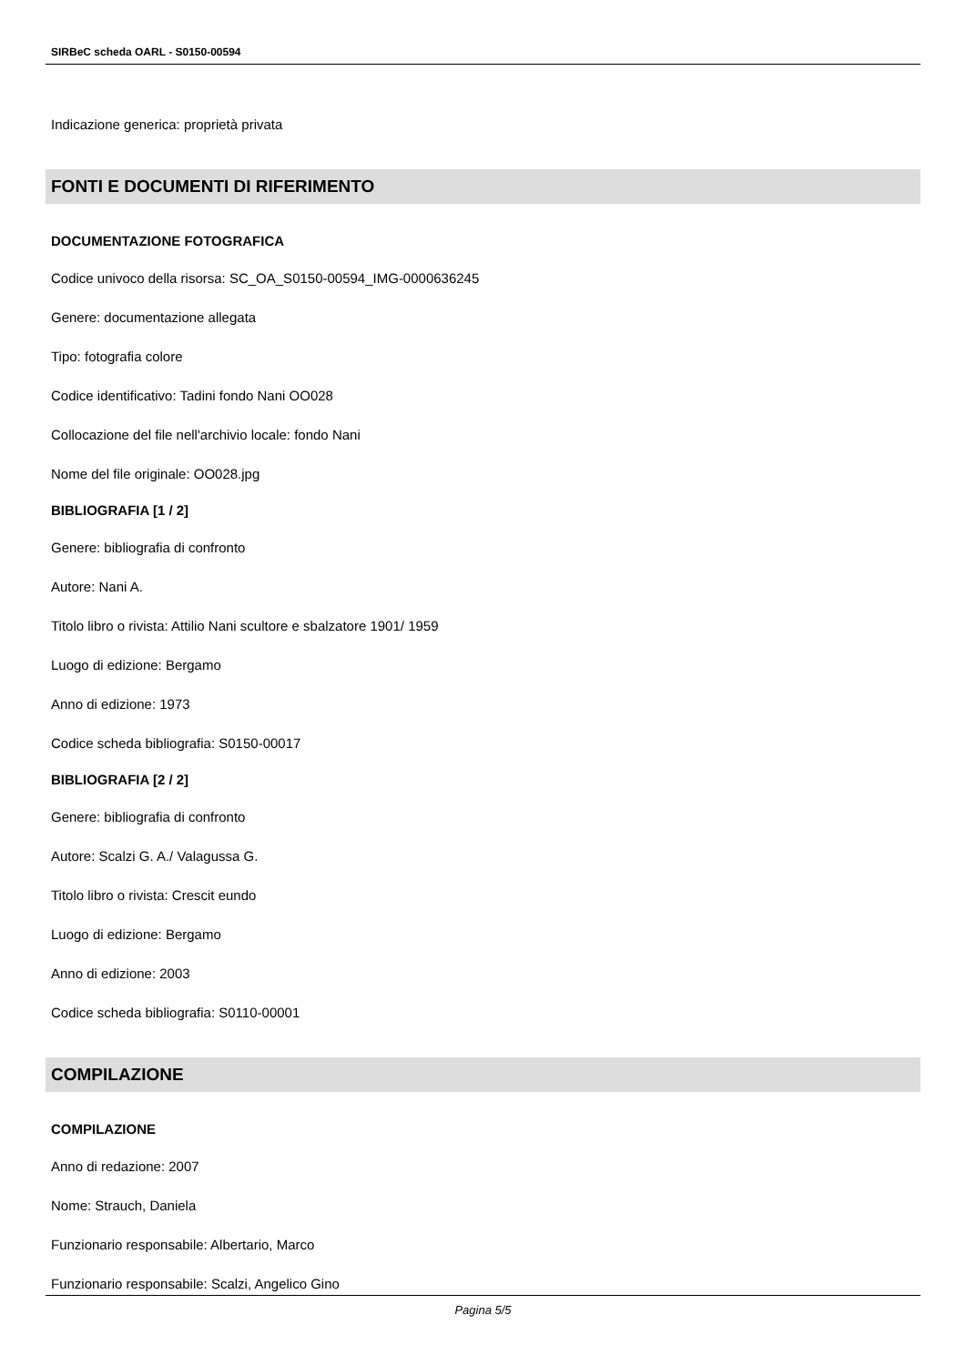SIRBeC scheda OARL - S0150-00594
Indicazione generica: proprietà privata
FONTI E DOCUMENTI DI RIFERIMENTO
DOCUMENTAZIONE FOTOGRAFICA
Codice univoco della risorsa: SC_OA_S0150-00594_IMG-0000636245
Genere: documentazione allegata
Tipo: fotografia colore
Codice identificativo: Tadini fondo Nani OO028
Collocazione del file nell'archivio locale: fondo Nani
Nome del file originale: OO028.jpg
BIBLIOGRAFIA [1 / 2]
Genere: bibliografia di confronto
Autore: Nani A.
Titolo libro o rivista: Attilio Nani scultore e sbalzatore 1901/ 1959
Luogo di edizione: Bergamo
Anno di edizione: 1973
Codice scheda bibliografia: S0150-00017
BIBLIOGRAFIA [2 / 2]
Genere: bibliografia di confronto
Autore: Scalzi G. A./ Valagussa G.
Titolo libro o rivista: Crescit eundo
Luogo di edizione: Bergamo
Anno di edizione: 2003
Codice scheda bibliografia: S0110-00001
COMPILAZIONE
COMPILAZIONE
Anno di redazione: 2007
Nome: Strauch, Daniela
Funzionario responsabile: Albertario, Marco
Funzionario responsabile: Scalzi, Angelico Gino
Pagina 5/5